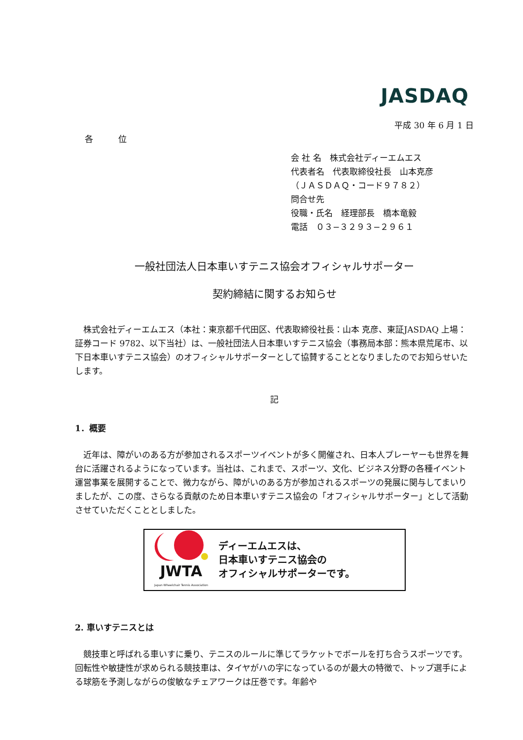JASDAQ
平成 30 年 6 月 1 日
各　　　位
会 社 名　株式会社ディーエムエス
代表者名　代表取締役社長　山本克彦
（ＪＡＳＤＡＱ・コード９７８２）
問合せ先
役職・氏名　経理部長　橋本竜毅
電話　０３−３２９３−２９６１
一般社団法人日本車いすテニス協会オフィシャルサポーター
契約締結に関するお知らせ
株式会社ディーエムエス（本社：東京都千代田区、代表取締役社長：山本 克彦、東証JASDAQ 上場：証券コード 9782、以下当社）は、一般社団法人日本車いすテニス協会（事務局本部：熊本県荒尾市、以下日本車いすテニス協会）のオフィシャルサポーターとして協賛することとなりましたのでお知らせいたします。
記
1．概要
近年は、障がいのある方が参加されるスポーツイベントが多く開催され、日本人プレーヤーも世界を舞台に活躍されるようになっています。当社は、これまで、スポーツ、文化、ビジネス分野の各種イベント運営事業を展開することで、微力ながら、障がいのある方が参加されるスポーツの発展に関与してまいりましたが、この度、さらなる貢献のため日本車いすテニス協会の「オフィシャルサポーター」として活動させていただくこととしました。
JWTA
Japan Wheelchair Tennis Association
ディーエムエスは、
日本車いすテニス協会の
オフィシャルサポーターです。
2. 車いすテニスとは
競技車と呼ばれる車いすに乗り、テニスのルールに準じてラケットでボールを打ち合うスポーツです。回転性や敏捷性が求められる競技車は、タイヤがハの字になっているのが最大の特徴で、トップ選手による球筋を予測しながらの俊敏なチェアワークは圧巻です。年齢や